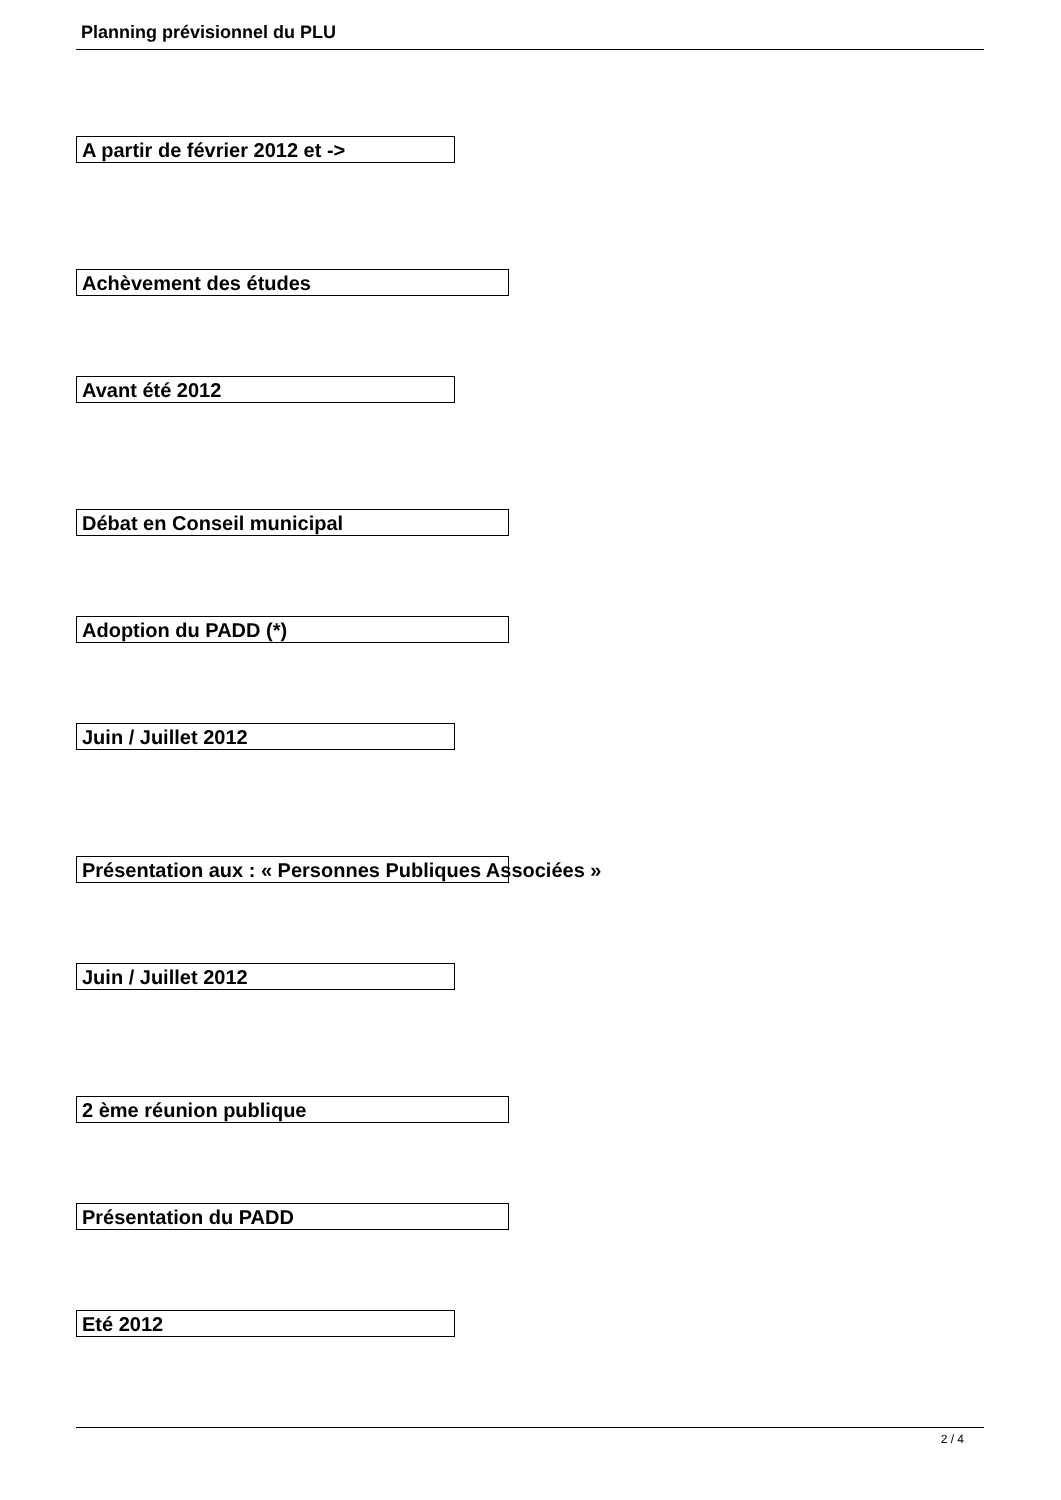Planning prévisionnel du PLU
A partir de février 2012 et ->
Achèvement des études
Avant été 2012
Débat en Conseil municipal
Adoption du PADD (*)
Juin / Juillet 2012
Présentation aux : « Personnes Publiques Associées »
Juin / Juillet 2012
2 ème réunion publique
Présentation du PADD
Eté 2012
2 / 4